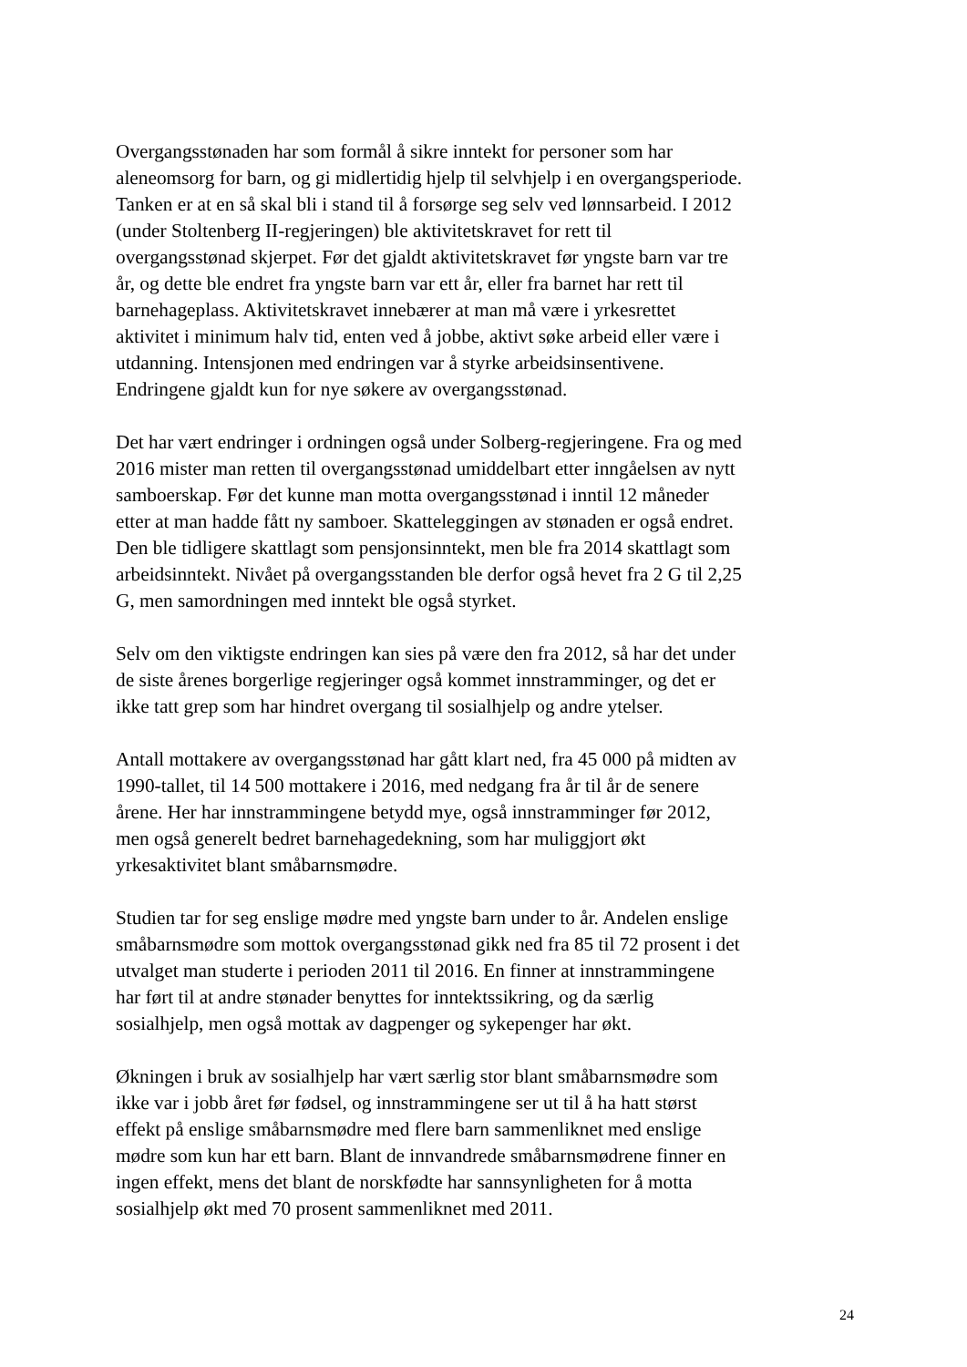Overgangsstønaden har som formål å sikre inntekt for personer som har
aleneomsorg for barn, og gi midlertidig hjelp til selvhjelp i en overgangsperiode.
Tanken er at en så skal bli i stand til å forsørge seg selv ved lønnsarbeid. I 2012
(under Stoltenberg II-regjeringen) ble aktivitetskravet for rett til
overgangsstønad skjerpet. Før det gjaldt aktivitetskravet før yngste barn var tre
år, og dette ble endret fra yngste barn var ett år, eller fra barnet har rett til
barnehageplass. Aktivitetskravet innebærer at man må være i yrkesrettet
aktivitet i minimum halv tid, enten ved å jobbe, aktivt søke arbeid eller være i
utdanning. Intensjonen med endringen var å styrke arbeidsinsentivene.
Endringene gjaldt kun for nye søkere av overgangsstønad.
Det har vært endringer i ordningen også under Solberg-regjeringene. Fra og med
2016 mister man retten til overgangsstønad umiddelbart etter inngåelsen av nytt
samboerskap. Før det kunne man motta overgangsstønad i inntil 12 måneder
etter at man hadde fått ny samboer. Skatteleggingen av stønaden er også endret.
Den ble tidligere skattlagt som pensjonsinntekt, men ble fra 2014 skattlagt som
arbeidsinntekt. Nivået på overgangsstanden ble derfor også hevet fra 2 G til 2,25
G, men samordningen med inntekt ble også styrket.
Selv om den viktigste endringen kan sies på være den fra 2012, så har det under
de siste årenes borgerlige regjeringer også kommet innstramminger, og det er
ikke tatt grep som har hindret overgang til sosialhjelp og andre ytelser.
Antall mottakere av overgangsstønad har gått klart ned, fra 45 000 på midten av
1990-tallet, til 14 500 mottakere i 2016, med nedgang fra år til år de senere
årene. Her har innstrammingene betydd mye, også innstramminger før 2012,
men også generelt bedret barnehagedekning, som har muliggjort økt
yrkesaktivitet blant småbarnsmødre.
Studien tar for seg enslige mødre med yngste barn under to år. Andelen enslige
småbarnsmødre som mottok overgangsstønad gikk ned fra 85 til 72 prosent i det
utvalget man studerte i perioden 2011 til 2016. En finner at innstrammingene
har ført til at andre stønader benyttes for inntektssikring, og da særlig
sosialhjelp, men også mottak av dagpenger og sykepenger har økt.
Økningen i bruk av sosialhjelp har vært særlig stor blant småbarnsmødre som
ikke var i jobb året før fødsel, og innstrammingene ser ut til å ha hatt størst
effekt på enslige småbarnsmødre med flere barn sammenliknet med enslige
mødre som kun har ett barn. Blant de innvandrede småbarnsmødrene finner en
ingen effekt, mens det blant de norskfødte har sannsynligheten for å motta
sosialhjelp økt med 70 prosent sammenliknet med 2011.
24